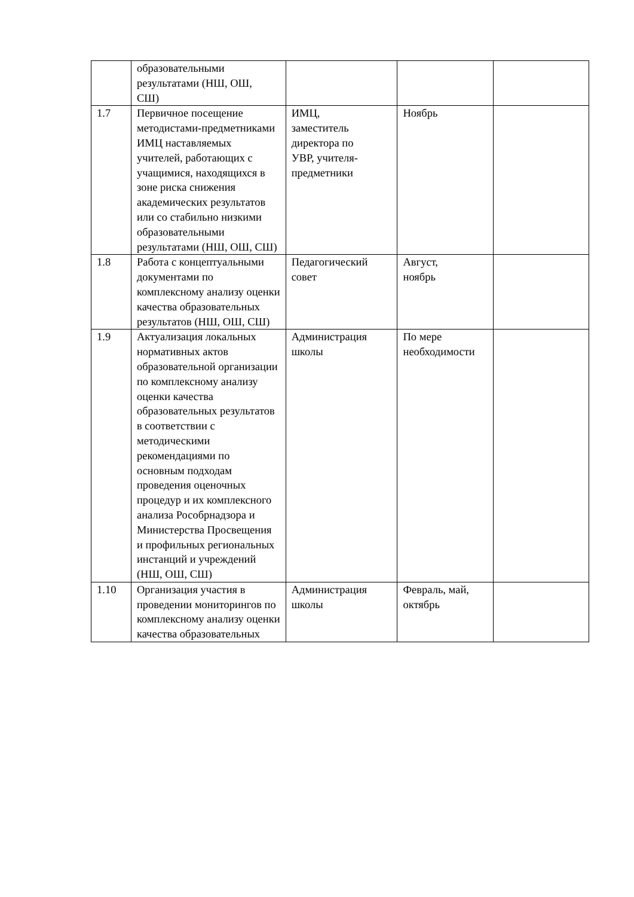| | образовательными результатами (НШ, ОШ, СШ) | | | |
| 1.7 | Первичное посещение методистами-предметниками ИМЦ наставляемых учителей, работающих с учащимися, находящихся в зоне риска снижения академических результатов или со стабильно низкими образовательными результатами (НШ, ОШ, СШ) | ИМЦ, заместитель директора по УВР, учителя- предметники | Ноябрь | |
| 1.8 | Работа с концептуальными документами по комплексному анализу оценки качества образовательных результатов (НШ, ОШ, СШ) | Педагогический совет | Август, ноябрь | |
| 1.9 | Актуализация локальных нормативных актов образовательной организации по комплексному анализу оценки качества образовательных результатов в соответствии с методическими рекомендациями по основным подходам проведения оценочных процедур и их комплексного анализа Рособрнадзора и Министерства Просвещения и профильных региональных инстанций и учреждений (НШ, ОШ, СШ) | Администрация школы | По мере необходимости | |
| 1.10 | Организация участия в проведении мониторингов по комплексному анализу оценки качества образовательных | Администрация школы | Февраль, май, октябрь | |